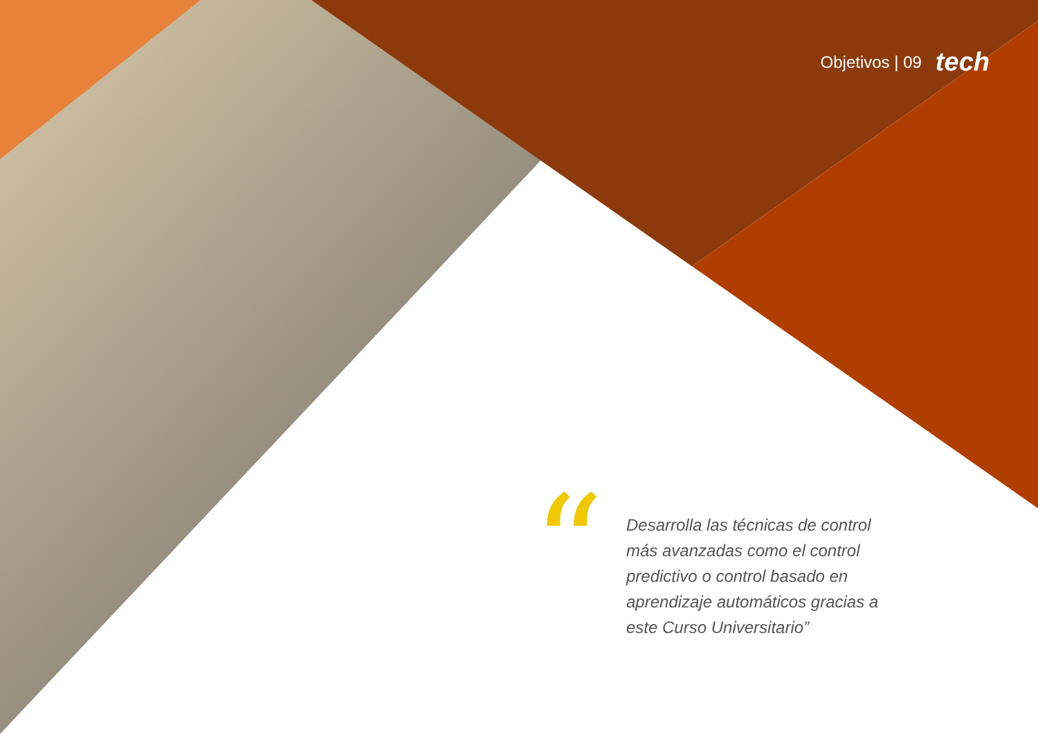Objetivos | 09 tech
“
Desarrolla las técnicas de control más avanzadas como el control predictivo o control basado en aprendizaje automáticos gracias a este Curso Universitario”